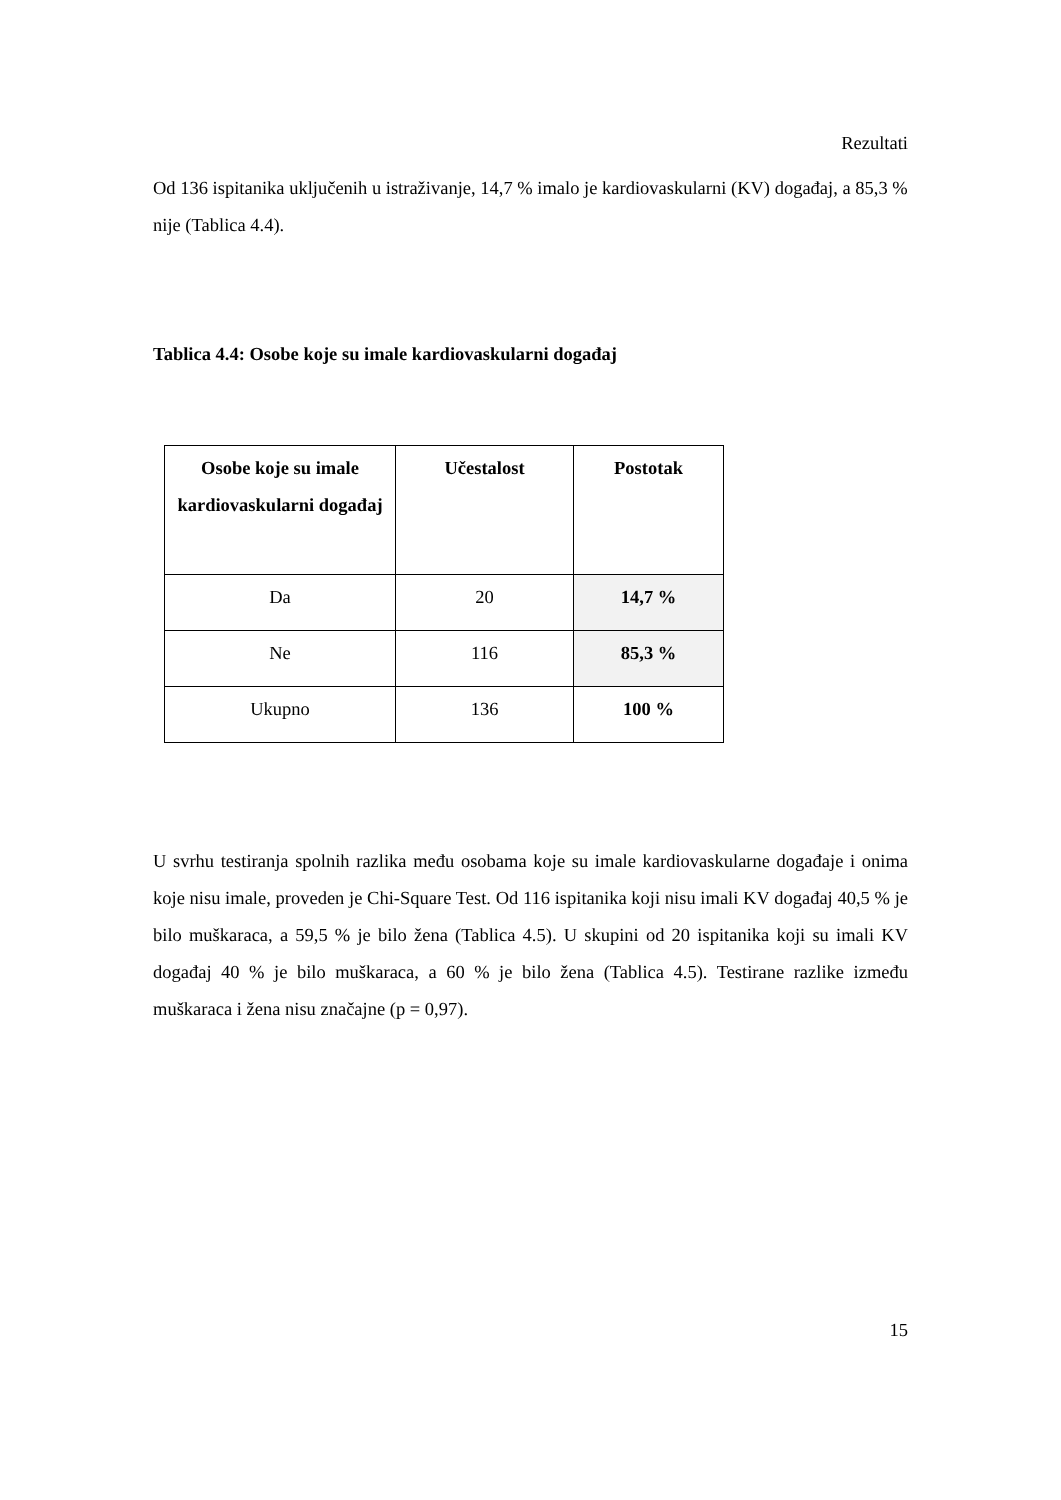Rezultati
Od 136 ispitanika uključenih u istraživanje, 14,7 % imalo je kardiovaskularni (KV) događaj, a 85,3 % nije (Tablica 4.4).
Tablica 4.4: Osobe koje su imale kardiovaskularni događaj
| Osobe koje su imale kardiovaskularni događaj | Učestalost | Postotak |
| --- | --- | --- |
| Da | 20 | 14,7 % |
| Ne | 116 | 85,3 % |
| Ukupno | 136 | 100 % |
U svrhu testiranja spolnih razlika među osobama koje su imale kardiovaskularne događaje i onima koje nisu imale, proveden je Chi-Square Test. Od 116 ispitanika koji nisu imali KV događaj 40,5 % je bilo muškaraca, a 59,5 % je bilo žena (Tablica 4.5). U skupini od 20 ispitanika koji su imali KV događaj 40 % je bilo muškaraca, a 60 % je bilo žena (Tablica 4.5). Testirane razlike između muškaraca i žena nisu značajne (p = 0,97).
15